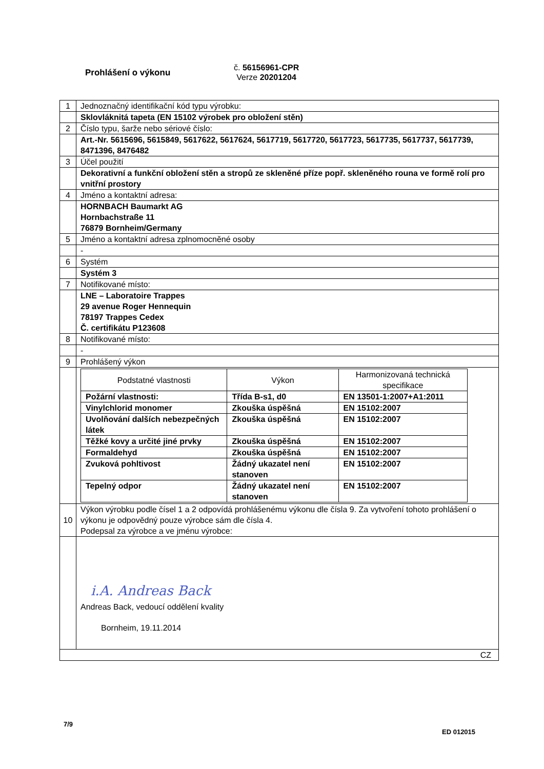Prohlášení o výkonu
č. 56156961-CPR
Verze 20201204
| 1 | Jednoznačný identifikační kód typu výrobku: |
| | Sklovláknitá tapeta (EN 15102 výrobek pro obložení stěn) |
| 2 | Číslo typu, šarže nebo sériové číslo: |
| | Art.-Nr. 5615696, 5615849, 5617622, 5617624, 5617719, 5617720, 5617723, 5617735, 5617737, 5617739, 8471396, 8476482 |
| 3 | Účel použití |
| | Dekorativní a funkční obložení stěn a stropů ze skleněné příze popř. skleněného rouna ve formě rolí pro vnitřní prostory |
| 4 | Jméno a kontaktní adresa: |
| | HORNBACH Baumarkt AG Hornbachstraße 11 76879 Bornheim/Germany |
| 5 | Jméno a kontaktní adresa zplnomocněné osoby |
| | - |
| 6 | Systém |
| | Systém 3 |
| 7 | Notifikované místo: |
| | LNE – Laboratoire Trappes 29 avenue Roger Hennequin 78197 Trappes Cedex Č. certifikátu P123608 |
| 8 | Notifikované místo: |
| | - |
| 9 | Prohlášený výkon |
| | / Podstatné vlastnosti / Výkon / Harmonizovaná technická specifikace / / --- / --- / --- / / Požární vlastnosti: / Třída B-s1, d0 / EN 13501-1:2007+A1:2011 / / Vinylchlorid monomer / Zkouška úspěšná / EN 15102:2007 / / Uvolňování dalších nebezpečných látek / Zkouška úspěšná / EN 15102:2007 / / Těžké kovy a určité jiné prvky / Zkouška úspěšná / EN 15102:2007 / / Formaldehyd / Zkouška úspěšná / EN 15102:2007 / / Zvuková pohltivost / Žádný ukazatel není stanoven / EN 15102:2007 / / Tepelný odpor / Žádný ukazatel není stanoven / EN 15102:2007 / |
| 10 | Výkon výrobku podle čísel 1 a 2 odpovídá prohlášenému výkonu dle čísla 9. Za vytvoření tohoto prohlášení o výkonu je odpovědný pouze výrobce sám dle čísla 4. Podepsal za výrobce a ve jménu výrobce: |
| | i.A. Andreas Back Andreas Back, vedoucí oddělení kvality Bornheim, 19.11.2014 |
| CZ | |
7/9
ED 012015